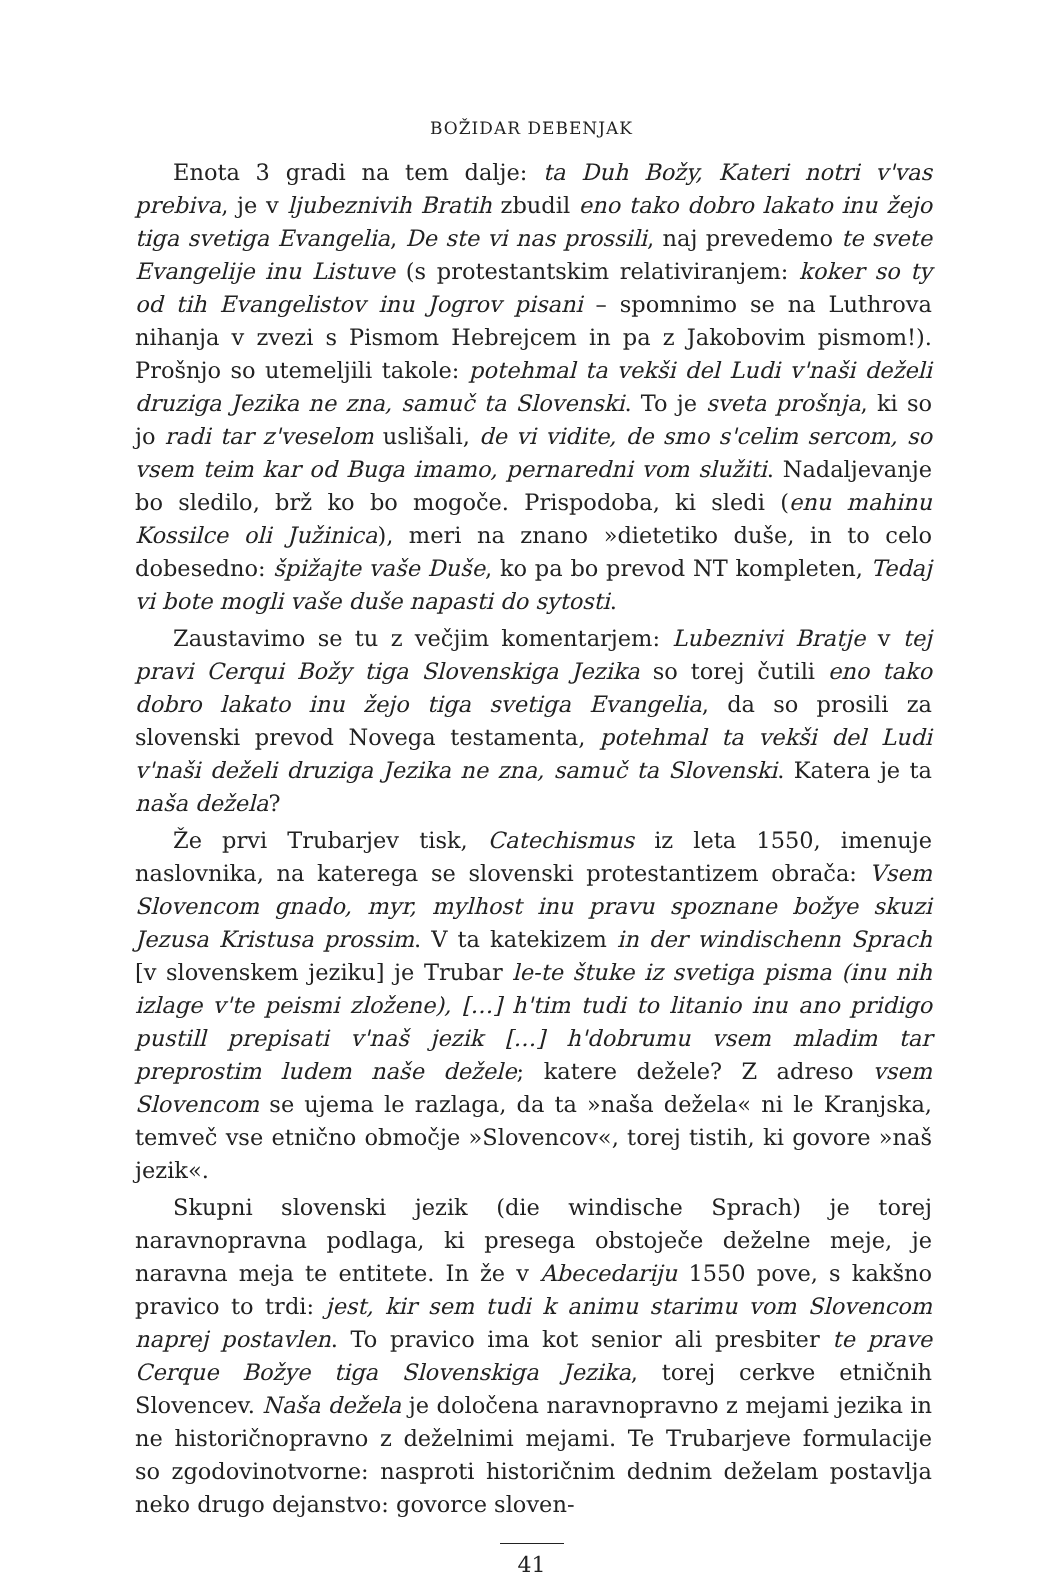BOŽIDAR DEBENJAK
Enota 3 gradi na tem dalje: ta Duh Božy, Kateri notri v'vas prebiva, je v ljubeznivih Bratih zbudil eno tako dobro lakato inu žejo tiga svetiga Evangelia, De ste vi nas prossili, naj prevedemo te svete Evangelije inu Listuve (s protestantskim relativiranjem: koker so ty od tih Evangelistov inu Jogrov pisani – spomnimo se na Luthrova nihanja v zvezi s Pismom Hebrejcem in pa z Jakobovim pismom!). Prošnjo so utemeljili takole: potehmal ta vekši del Ludi v'naši deželi druziga Jezika ne zna, samuč ta Slovenski. To je sveta prošnja, ki so jo radi tar z'veselom uslišali, de vi vidite, de smo s'celim sercom, so vsem teim kar od Buga imamo, pernaredni vom služiti. Nadaljevanje bo sledilo, brž ko bo mogoče. Prispodoba, ki sledi (enu mahinu Kossilce oli Južinica), meri na znano »dietetiko duše, in to celo dobesedno: špižajte vaše Duše, ko pa bo prevod NT kompleten, Tedaj vi bote mogli vaše duše napasti do sytosti.
Zaustavimo se tu z večjim komentarjem: Lubeznivi Bratje v tej pravi Cerqui Božy tiga Slovenskiga Jezika so torej čutili eno tako dobro lakato inu žejo tiga svetiga Evangelia, da so prosili za slovenski prevod Novega testamenta, potehmal ta vekši del Ludi v'naši deželi druziga Jezika ne zna, samuč ta Slovenski. Katera je ta naša dežela?
Že prvi Trubarjev tisk, Catechismus iz leta 1550, imenuje naslovnika, na katerega se slovenski protestantizem obrača: Vsem Slovencom gnado, myr, mylhost inu pravu spoznane božye skuzi Jezusa Kristusa prossim. V ta katekizem in der windischenn Sprach [v slovenskem jeziku] je Trubar le-te štuke iz svetiga pisma (inu nih izlage v'te peismi zložene), […] h'tim tudi to litanio inu ano pridigo pustill prepisati v'naš jezik […] h'dobrumu vsem mladim tar preprostim ludem naše dežele; katere dežele? Z adreso vsem Slovencom se ujema le razlaga, da ta »naša dežela« ni le Kranjska, temveč vse etnično območje »Slovencov«, torej tistih, ki govore »naš jezik«.
Skupni slovenski jezik (die windische Sprach) je torej naravnopravna podlaga, ki presega obstoječe deželne meje, je naravna meja te entitete. In že v Abecedariju 1550 pove, s kakšno pravico to trdi: jest, kir sem tudi k animu starimu vom Slovencom naprej postavlen. To pravico ima kot senior ali presbiter te prave Cerque Božye tiga Slovenskiga Jezika, torej cerkve etničnih Slovencev. Naša dežela je določena naravnopravno z mejami jezika in ne historičnopravno z deželnimi mejami. Te Trubarjeve formulacije so zgodovinotvorne: nasproti historičnim dednim deželam postavlja neko drugo dejanstvo: govorce sloven-
41